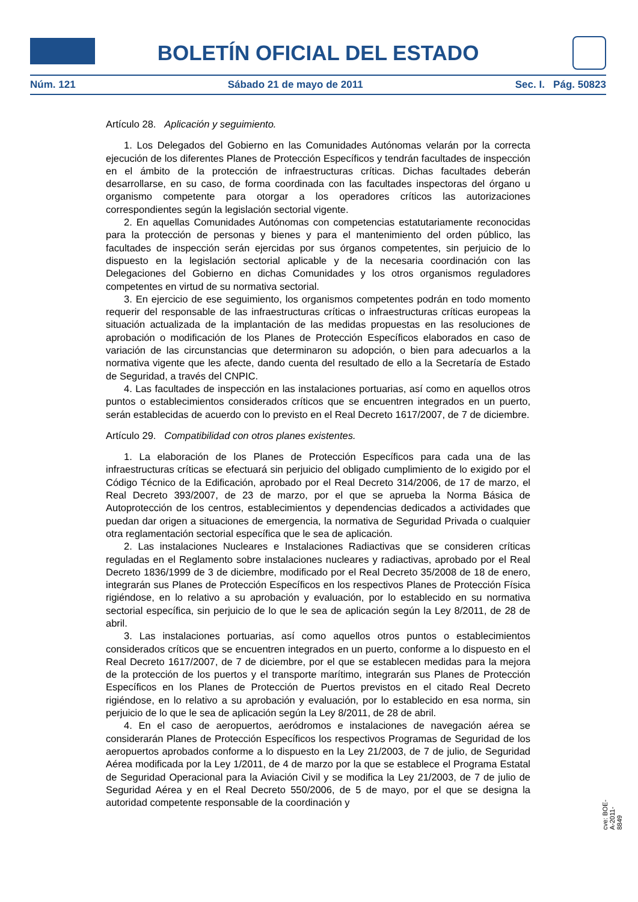BOLETÍN OFICIAL DEL ESTADO
Núm. 121 Sábado 21 de mayo de 2011 Sec. I. Pág. 50823
Artículo 28. Aplicación y seguimiento.
1. Los Delegados del Gobierno en las Comunidades Autónomas velarán por la correcta ejecución de los diferentes Planes de Protección Específicos y tendrán facultades de inspección en el ámbito de la protección de infraestructuras críticas. Dichas facultades deberán desarrollarse, en su caso, de forma coordinada con las facultades inspectoras del órgano u organismo competente para otorgar a los operadores críticos las autorizaciones correspondientes según la legislación sectorial vigente.
2. En aquellas Comunidades Autónomas con competencias estatutariamente reconocidas para la protección de personas y bienes y para el mantenimiento del orden público, las facultades de inspección serán ejercidas por sus órganos competentes, sin perjuicio de lo dispuesto en la legislación sectorial aplicable y de la necesaria coordinación con las Delegaciones del Gobierno en dichas Comunidades y los otros organismos reguladores competentes en virtud de su normativa sectorial.
3. En ejercicio de ese seguimiento, los organismos competentes podrán en todo momento requerir del responsable de las infraestructuras críticas o infraestructuras críticas europeas la situación actualizada de la implantación de las medidas propuestas en las resoluciones de aprobación o modificación de los Planes de Protección Específicos elaborados en caso de variación de las circunstancias que determinaron su adopción, o bien para adecuarlos a la normativa vigente que les afecte, dando cuenta del resultado de ello a la Secretaría de Estado de Seguridad, a través del CNPIC.
4. Las facultades de inspección en las instalaciones portuarias, así como en aquellos otros puntos o establecimientos considerados críticos que se encuentren integrados en un puerto, serán establecidas de acuerdo con lo previsto en el Real Decreto 1617/2007, de 7 de diciembre.
Artículo 29. Compatibilidad con otros planes existentes.
1. La elaboración de los Planes de Protección Específicos para cada una de las infraestructuras críticas se efectuará sin perjuicio del obligado cumplimiento de lo exigido por el Código Técnico de la Edificación, aprobado por el Real Decreto 314/2006, de 17 de marzo, el Real Decreto 393/2007, de 23 de marzo, por el que se aprueba la Norma Básica de Autoprotección de los centros, establecimientos y dependencias dedicados a actividades que puedan dar origen a situaciones de emergencia, la normativa de Seguridad Privada o cualquier otra reglamentación sectorial específica que le sea de aplicación.
2. Las instalaciones Nucleares e Instalaciones Radiactivas que se consideren críticas reguladas en el Reglamento sobre instalaciones nucleares y radiactivas, aprobado por el Real Decreto 1836/1999 de 3 de diciembre, modificado por el Real Decreto 35/2008 de 18 de enero, integrarán sus Planes de Protección Específicos en los respectivos Planes de Protección Física rigiéndose, en lo relativo a su aprobación y evaluación, por lo establecido en su normativa sectorial específica, sin perjuicio de lo que le sea de aplicación según la Ley 8/2011, de 28 de abril.
3. Las instalaciones portuarias, así como aquellos otros puntos o establecimientos considerados críticos que se encuentren integrados en un puerto, conforme a lo dispuesto en el Real Decreto 1617/2007, de 7 de diciembre, por el que se establecen medidas para la mejora de la protección de los puertos y el transporte marítimo, integrarán sus Planes de Protección Específicos en los Planes de Protección de Puertos previstos en el citado Real Decreto rigiéndose, en lo relativo a su aprobación y evaluación, por lo establecido en esa norma, sin perjuicio de lo que le sea de aplicación según la Ley 8/2011, de 28 de abril.
4. En el caso de aeropuertos, aeródromos e instalaciones de navegación aérea se considerarán Planes de Protección Específicos los respectivos Programas de Seguridad de los aeropuertos aprobados conforme a lo dispuesto en la Ley 21/2003, de 7 de julio, de Seguridad Aérea modificada por la Ley 1/2011, de 4 de marzo por la que se establece el Programa Estatal de Seguridad Operacional para la Aviación Civil y se modifica la Ley 21/2003, de 7 de julio de Seguridad Aérea y en el Real Decreto 550/2006, de 5 de mayo, por el que se designa la autoridad competente responsable de la coordinación y
cve: BOE-A-2011-8849